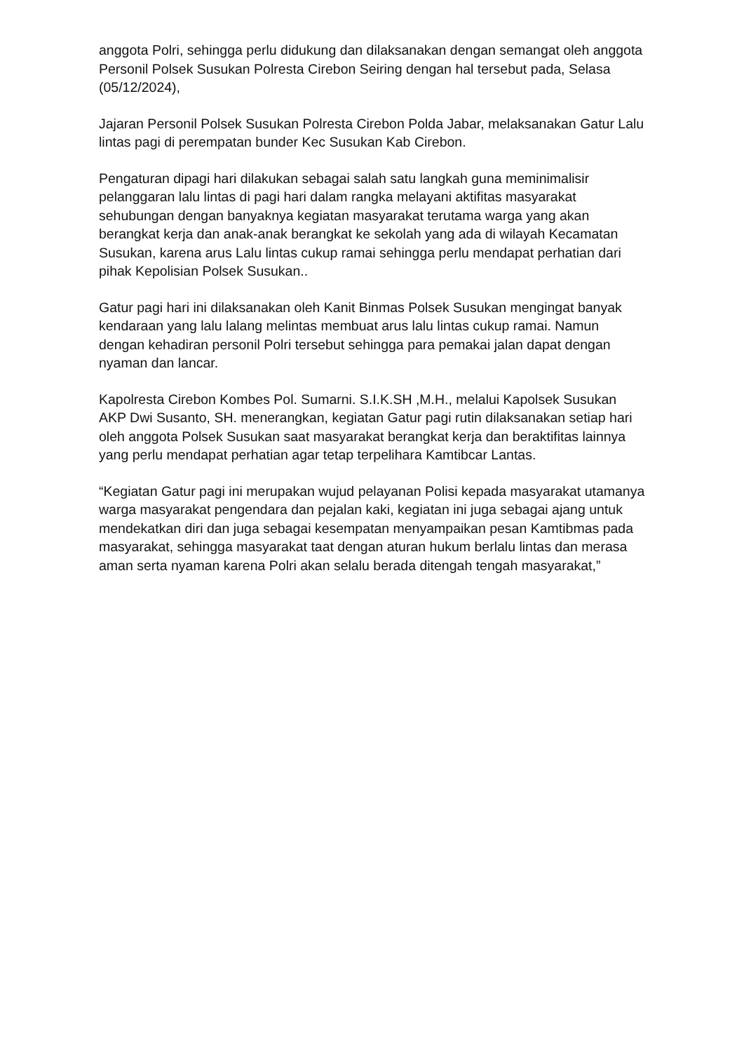anggota Polri, sehingga perlu didukung dan dilaksanakan dengan semangat oleh anggota Personil Polsek Susukan Polresta Cirebon Seiring dengan hal tersebut pada, Selasa (05/12/2024),
Jajaran Personil Polsek Susukan Polresta Cirebon Polda Jabar, melaksanakan Gatur Lalu lintas pagi di perempatan bunder Kec Susukan Kab Cirebon.
Pengaturan dipagi hari dilakukan sebagai salah satu langkah guna meminimalisir pelanggaran lalu lintas di pagi hari dalam rangka melayani aktifitas masyarakat sehubungan dengan banyaknya kegiatan masyarakat terutama warga yang akan berangkat kerja dan anak-anak berangkat ke sekolah yang ada di wilayah Kecamatan Susukan, karena arus Lalu lintas cukup ramai sehingga perlu mendapat perhatian dari pihak Kepolisian Polsek Susukan..
Gatur pagi hari ini dilaksanakan oleh Kanit Binmas Polsek Susukan mengingat banyak kendaraan yang lalu lalang melintas membuat arus lalu lintas cukup ramai. Namun dengan kehadiran personil Polri tersebut sehingga para pemakai jalan dapat dengan nyaman dan lancar.
Kapolresta Cirebon Kombes Pol. Sumarni. S.I.K.SH ,M.H., melalui Kapolsek Susukan AKP Dwi Susanto, SH. menerangkan, kegiatan Gatur pagi rutin dilaksanakan setiap hari oleh anggota Polsek Susukan saat masyarakat berangkat kerja dan beraktifitas lainnya yang perlu mendapat perhatian agar tetap terpelihara Kamtibcar Lantas.
“Kegiatan Gatur pagi ini merupakan wujud pelayanan Polisi kepada masyarakat utamanya warga masyarakat pengendara dan pejalan kaki, kegiatan ini juga sebagai ajang untuk mendekatkan diri dan juga sebagai kesempatan menyampaikan pesan Kamtibmas pada masyarakat, sehingga masyarakat taat dengan aturan hukum berlalu lintas dan merasa aman serta nyaman karena Polri akan selalu berada ditengah tengah masyarakat,”